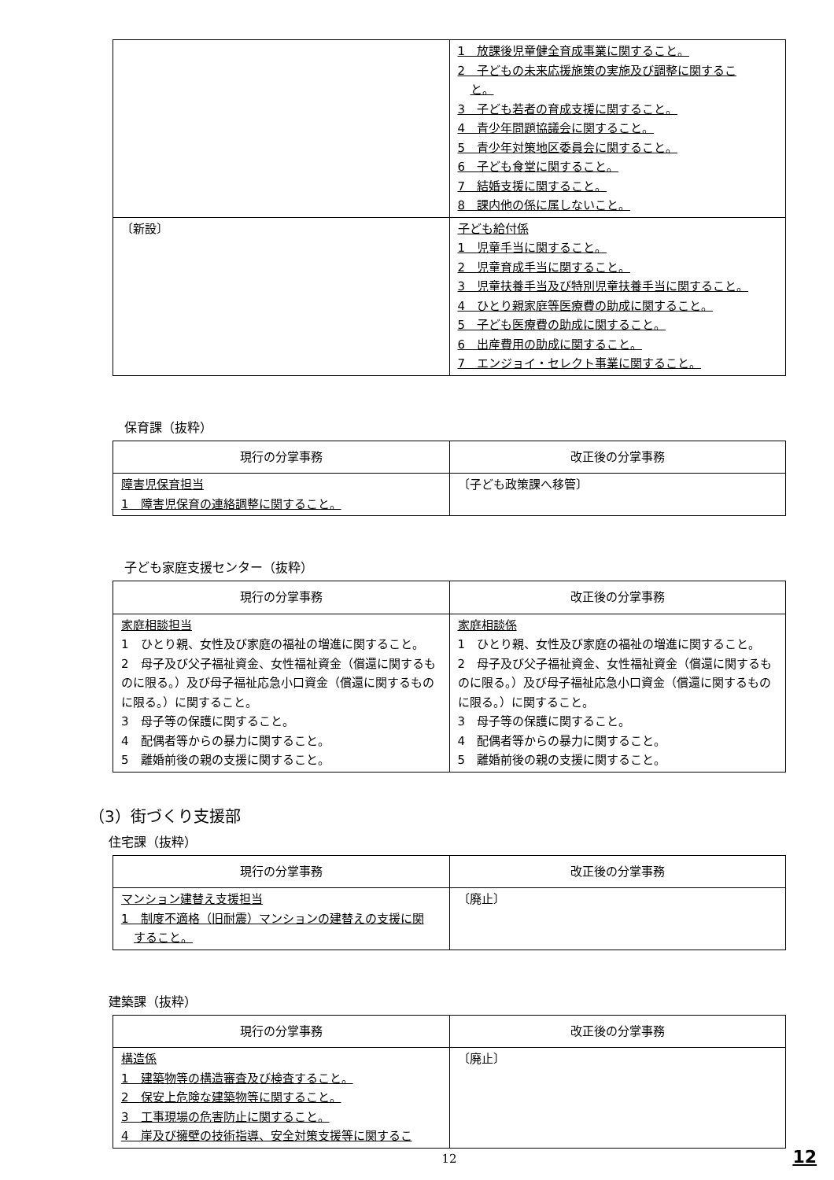| | 1 放課後児童健全育成事業に関すること。 2 子どもの未来応援施策の実施及び調整に関するこ と。 3 子ども若者の育成支援に関すること。 4 青少年問題協議会に関すること。 5 青少年対策地区委員会に関すること。 6 子ども食堂に関すること。 7 結婚支援に関すること。 8 課内他の係に属しないこと。 |
| 〔新設〕 | 子ども給付係 1 児童手当に関すること。 2 児童育成手当に関すること。 3 児童扶養手当及び特別児童扶養手当に関すること。 4 ひとり親家庭等医療費の助成に関すること。 5 子ども医療費の助成に関すること。 6 出産費用の助成に関すること。 7 エンジョイ・セレクト事業に関すること。 |
保育課（抜粋）
| 現行の分掌事務 | 改正後の分掌事務 |
| --- | --- |
| 障害児保育担当 1 障害児保育の連絡調整に関すること。 | 〔子ども政策課へ移管〕 |
子ども家庭支援センター（抜粋）
| 現行の分掌事務 | 改正後の分掌事務 |
| --- | --- |
| 家庭相談担当 1 ひとり親、女性及び家庭の福祉の増進に関すること。 2 母子及び父子福祉資金、女性福祉資金（償還に関するものに限る。）及び母子福祉応急小口資金（償還に関するものに限る。）に関すること。 3 母子等の保護に関すること。 4 配偶者等からの暴力に関すること。 5 離婚前後の親の支援に関すること。 | 家庭相談係 1 ひとり親、女性及び家庭の福祉の増進に関すること。 2 母子及び父子福祉資金、女性福祉資金（償還に関するものに限る。）及び母子福祉応急小口資金（償還に関するものに限る。）に関すること。 3 母子等の保護に関すること。 4 配偶者等からの暴力に関すること。 5 離婚前後の親の支援に関すること。 |
（3）街づくり支援部
住宅課（抜粋）
| 現行の分掌事務 | 改正後の分掌事務 |
| --- | --- |
| マンション建替え支援担当 1 制度不適格（旧耐震）マンションの建替えの支援に関 すること。 | 〔廃止〕 |
建築課（抜粋）
| 現行の分掌事務 | 改正後の分掌事務 |
| --- | --- |
| 構造係 1 建築物等の構造審査及び検査すること。 2 保安上危険な建築物等に関すること。 3 工事現場の危害防止に関すること。 4 崖及び擁壁の技術指導、安全対策支援等に関するこ | 〔廃止〕 |
12
12